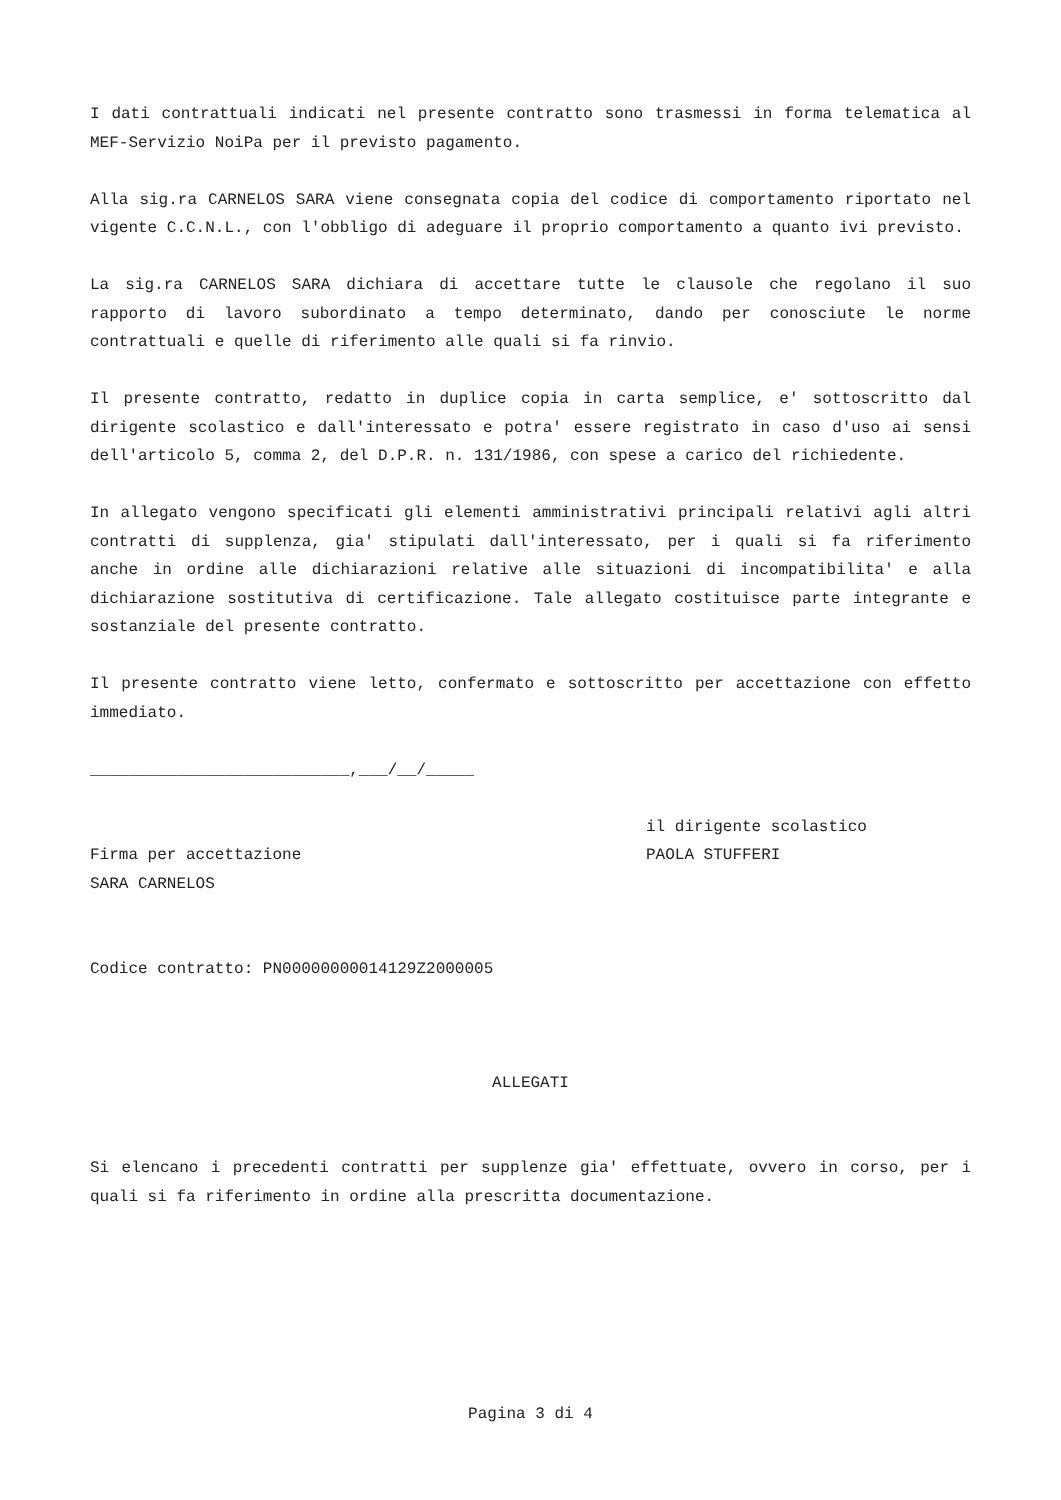I dati contrattuali indicati nel presente contratto sono trasmessi in forma telematica al MEF-Servizio NoiPa per il previsto pagamento.
Alla sig.ra CARNELOS SARA viene consegnata copia del codice di comportamento riportato nel vigente C.C.N.L., con l'obbligo di adeguare il proprio comportamento a quanto ivi previsto.
La sig.ra CARNELOS SARA dichiara di accettare tutte le clausole che regolano il suo rapporto di lavoro subordinato a tempo determinato, dando per conosciute le norme contrattuali e quelle di riferimento alle quali si fa rinvio.
Il presente contratto, redatto in duplice copia in carta semplice, e' sottoscritto dal dirigente scolastico e dall'interessato e potra' essere registrato in caso d'uso ai sensi dell'articolo 5, comma 2, del D.P.R. n. 131/1986, con spese a carico del richiedente.
In allegato vengono specificati gli elementi amministrativi principali relativi agli altri contratti di supplenza, gia' stipulati dall'interessato, per i quali si fa riferimento anche in ordine alle dichiarazioni relative alle situazioni di incompatibilita' e alla dichiarazione sostitutiva di certificazione. Tale allegato costituisce parte integrante e sostanziale del presente contratto.
Il presente contratto viene letto, confermato e sottoscritto per accettazione con effetto immediato.
___________________________,___/__/_____
Firma per accettazione
SARA CARNELOS
il dirigente scolastico
PAOLA STUFFERI
Codice contratto: PN00000000014129Z2000005
ALLEGATI
Si elencano i precedenti contratti per supplenze gia' effettuate, ovvero in corso, per i quali si fa riferimento in ordine alla prescritta documentazione.
Pagina 3 di 4